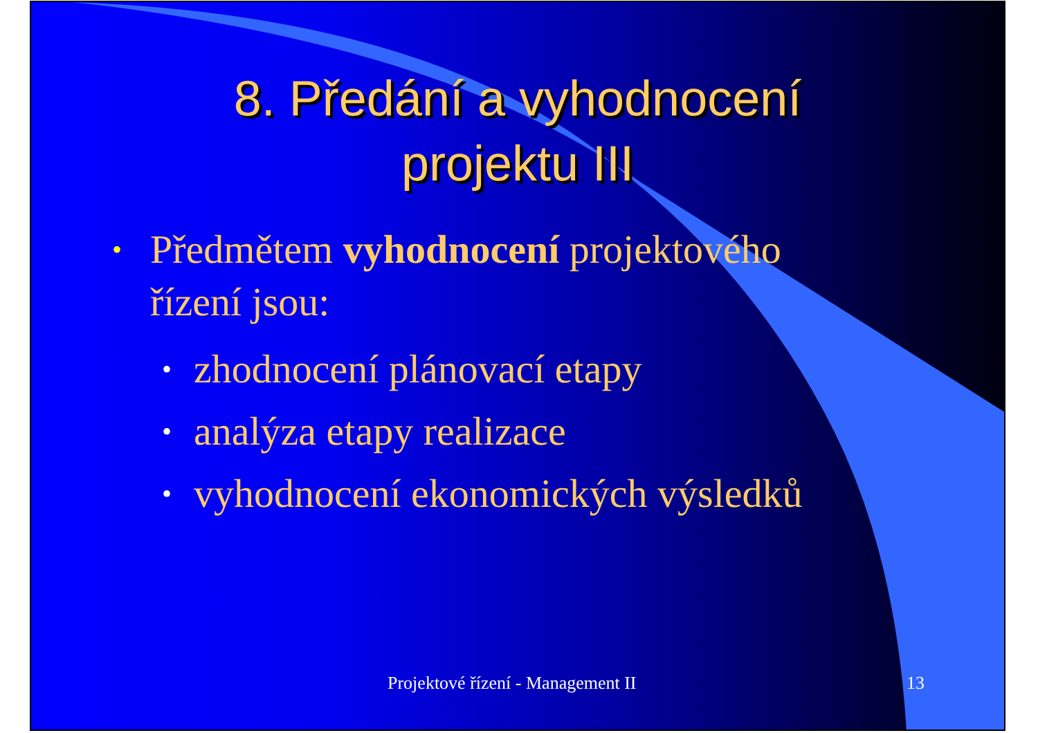8. Předání a vyhodnocení
projektu III
• Předmětem vyhodnocení projektového řízení jsou:
• zhodnocení plánovací etapy
• analýza etapy realizace
• vyhodnocení ekonomických výsledků
Projektové řízení - Management II 13